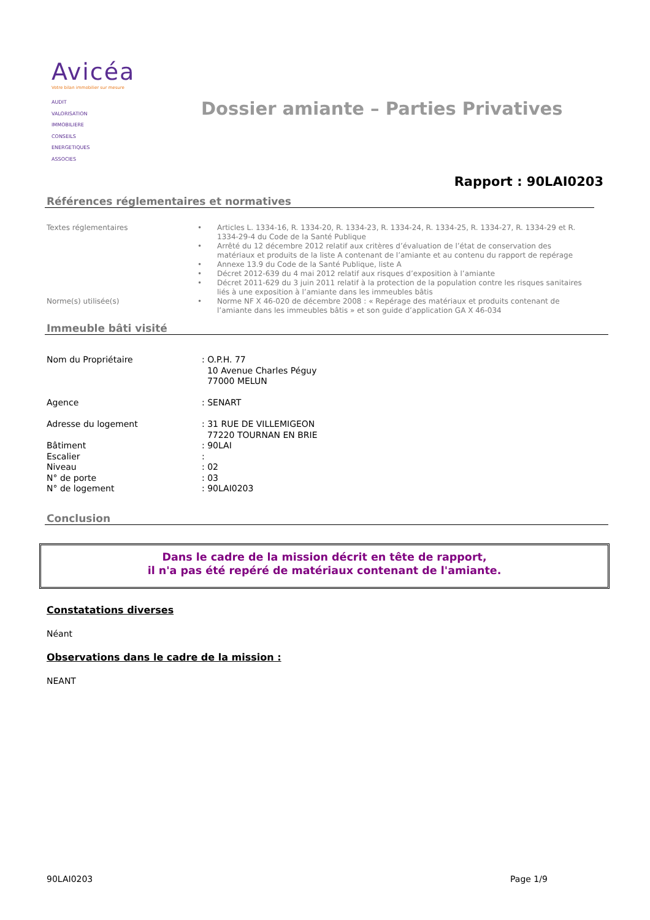Avicéa
Votre bilan immobilier sur mesure
AUDIT
VALORISATION
IMMOBILIERE
CONSEILS
ENERGETIQUES
ASSOCIES
Dossier amiante – Parties Privatives
Rapport : 90LAI0203
Références réglementaires et normatives
| Textes réglementaires | • | Articles L. 1334-16, R. 1334-20, R. 1334-23, R. 1334-24, R. 1334-25, R. 1334-27, R. 1334-29 et R. 1334-29-4 du Code de la Santé Publique |
| | • | Arrêté du 12 décembre 2012 relatif aux critères d’évaluation de l’état de conservation des matériaux et produits de la liste A contenant de l’amiante et au contenu du rapport de repérage |
| | • | Annexe 13.9 du Code de la Santé Publique, liste A |
| | • | Décret 2012-639 du 4 mai 2012 relatif aux risques d’exposition à l’amiante |
| | • | Décret 2011-629 du 3 juin 2011 relatif à la protection de la population contre les risques sanitaires liés à une exposition à l’amiante dans les immeubles bâtis |
| Norme(s) utilisée(s) | • | Norme NF X 46-020 de décembre 2008 : « Repérage des matériaux et produits contenant de l’amiante dans les immeubles bâtis » et son guide d’application GA X 46-034 |
Immeuble bâti visité
| Nom du Propriétaire | : O.P.H. 77 10 Avenue Charles Péguy 77000 MELUN |
| Agence | : SENART |
| Adresse du logement | : 31 RUE DE VILLEMIGEON 77220 TOURNAN EN BRIE |
| Bâtiment | : 90LAI |
| Escalier | : |
| Niveau | : 02 |
| N° de porte | : 03 |
| N° de logement | : 90LAI0203 |
Conclusion
Dans le cadre de la mission décrit en tête de rapport,
il n'a pas été repéré de matériaux contenant de l'amiante.
Constatations diverses
Néant
Observations dans le cadre de la mission :
NEANT
90LAI0203 Page 1/9